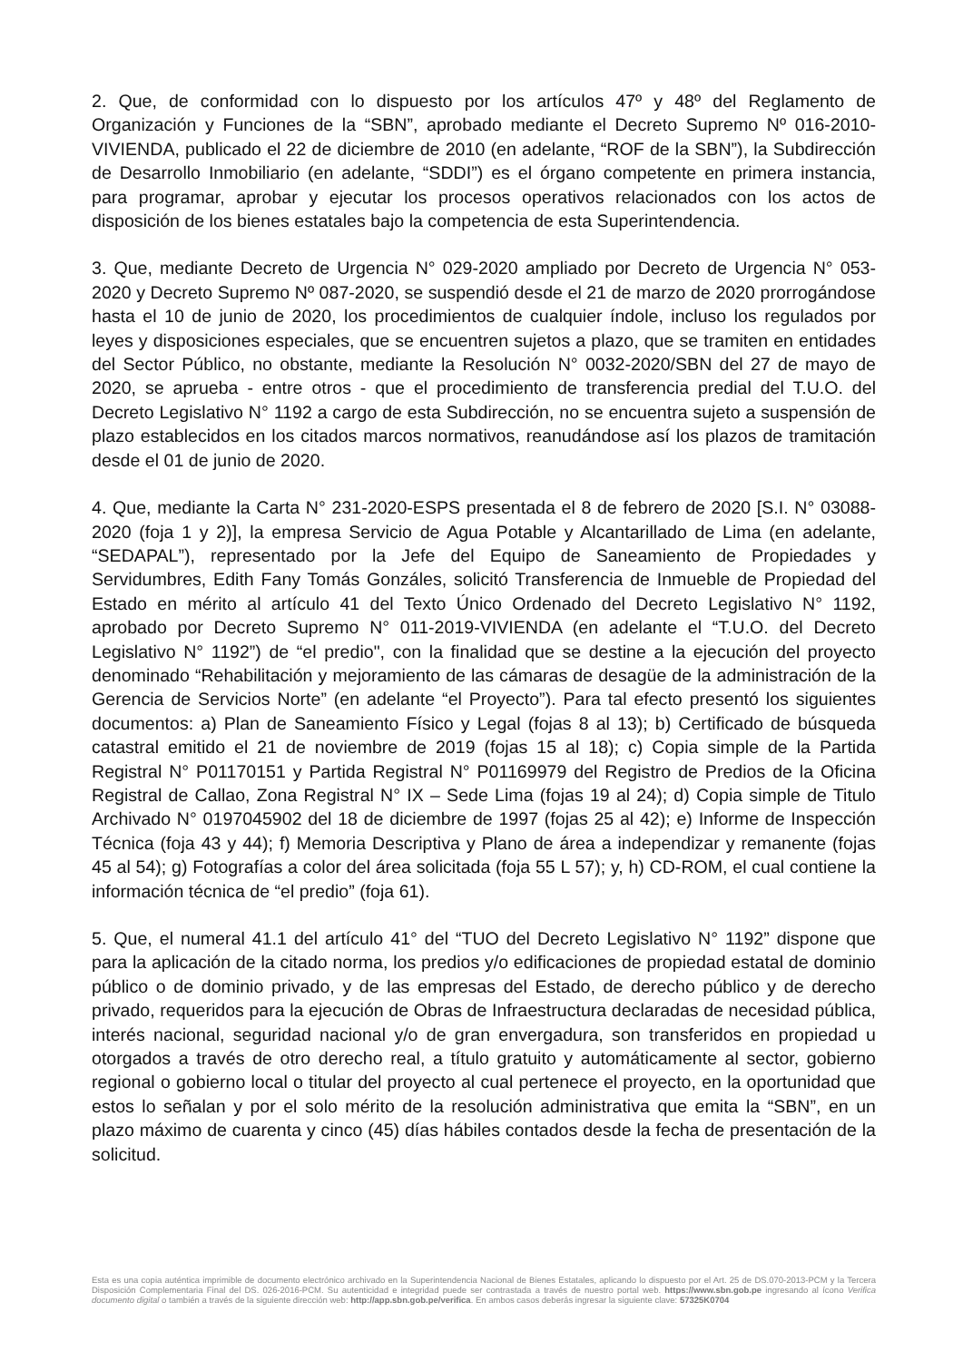2. Que, de conformidad con lo dispuesto por los artículos 47º y 48º del Reglamento de Organización y Funciones de la “SBN”, aprobado mediante el Decreto Supremo Nº 016-2010-VIVIENDA, publicado el 22 de diciembre de 2010 (en adelante, “ROF de la SBN”), la Subdirección de Desarrollo Inmobiliario (en adelante, “SDDI”) es el órgano competente en primera instancia, para programar, aprobar y ejecutar los procesos operativos relacionados con los actos de disposición de los bienes estatales bajo la competencia de esta Superintendencia.
3. Que, mediante Decreto de Urgencia N° 029-2020 ampliado por Decreto de Urgencia N° 053-2020 y Decreto Supremo Nº 087-2020, se suspendió desde el 21 de marzo de 2020 prorrogándose hasta el 10 de junio de 2020, los procedimientos de cualquier índole, incluso los regulados por leyes y disposiciones especiales, que se encuentren sujetos a plazo, que se tramiten en entidades del Sector Público, no obstante, mediante la Resolución N° 0032-2020/SBN del 27 de mayo de 2020, se aprueba - entre otros - que el procedimiento de transferencia predial del T.U.O. del Decreto Legislativo N° 1192 a cargo de esta Subdirección, no se encuentra sujeto a suspensión de plazo establecidos en los citados marcos normativos, reanudándose así los plazos de tramitación desde el 01 de junio de 2020.
4. Que, mediante la Carta N° 231-2020-ESPS presentada el 8 de febrero de 2020 [S.I. N° 03088-2020 (foja 1 y 2)], la empresa Servicio de Agua Potable y Alcantarillado de Lima (en adelante, “SEDAPAL”), representado por la Jefe del Equipo de Saneamiento de Propiedades y Servidumbres, Edith Fany Tomás Gonzáles, solicitó Transferencia de Inmueble de Propiedad del Estado en mérito al artículo 41 del Texto Único Ordenado del Decreto Legislativo N° 1192, aprobado por Decreto Supremo N° 011-2019-VIVIENDA (en adelante el “T.U.O. del Decreto Legislativo N° 1192”) de “el predio", con la finalidad que se destine a la ejecución del proyecto denominado “Rehabilitación y mejoramiento de las cámaras de desagüe de la administración de la Gerencia de Servicios Norte” (en adelante “el Proyecto”). Para tal efecto presentó los siguientes documentos: a) Plan de Saneamiento Físico y Legal (fojas 8 al 13); b) Certificado de búsqueda catastral emitido el 21 de noviembre de 2019 (fojas 15 al 18); c) Copia simple de la Partida Registral N° P01170151 y Partida Registral N° P01169979 del Registro de Predios de la Oficina Registral de Callao, Zona Registral N° IX – Sede Lima (fojas 19 al 24); d) Copia simple de Titulo Archivado N° 0197045902 del 18 de diciembre de 1997 (fojas 25 al 42); e) Informe de Inspección Técnica (foja 43 y 44); f) Memoria Descriptiva y Plano de área a independizar y remanente (fojas 45 al 54); g) Fotografías a color del área solicitada (foja 55 L 57); y, h) CD-ROM, el cual contiene la información técnica de “el predio” (foja 61).
5. Que, el numeral 41.1 del artículo 41° del “TUO del Decreto Legislativo N° 1192” dispone que para la aplicación de la citado norma, los predios y/o edificaciones de propiedad estatal de dominio público o de dominio privado, y de las empresas del Estado, de derecho público y de derecho privado, requeridos para la ejecución de Obras de Infraestructura declaradas de necesidad pública, interés nacional, seguridad nacional y/o de gran envergadura, son transferidos en propiedad u otorgados a través de otro derecho real, a título gratuito y automáticamente al sector, gobierno regional o gobierno local o titular del proyecto al cual pertenece el proyecto, en la oportunidad que estos lo señalan y por el solo mérito de la resolución administrativa que emita la “SBN”, en un plazo máximo de cuarenta y cinco (45) días hábiles contados desde la fecha de presentación de la solicitud.
Esta es una copia auténtica imprimible de documento electrónico archivado en la Superintendencia Nacional de Bienes Estatales, aplicando lo dispuesto por el Art. 25 de DS.070-2013-PCM y la Tercera Disposición Complementaria Final del DS. 026-2016-PCM. Su autenticidad e integridad puede ser contrastada a través de nuestro portal web. https://www.sbn.gob.pe ingresando al ícono Verifica documento digital o también a través de la siguiente dirección web: http://app.sbn.gob.pe/verifica. En ambos casos deberás ingresar la siguiente clave: 57325K0704